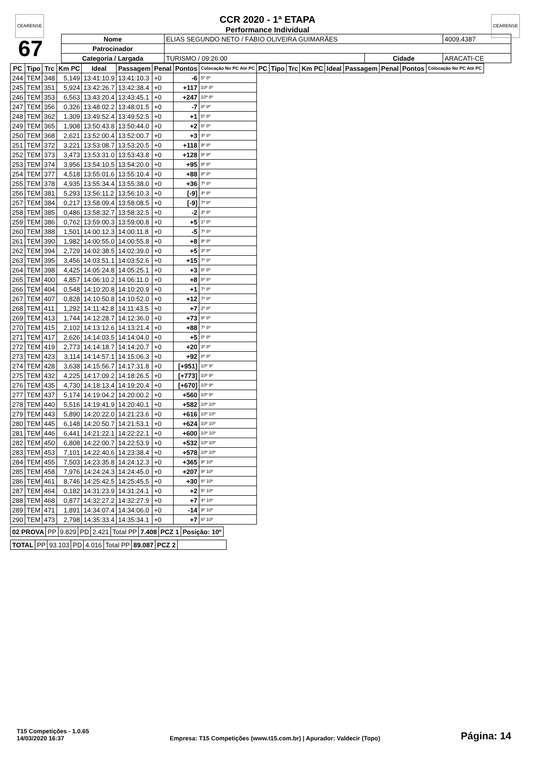CEARENSE CEARENSE
CCR 2020 - 1ª ETAPA
Performance Individual
| 67 | Nome | ELIAS SEGUNDO NETO / FÁBIO OLIVEIRA GUIMARÃES | | | 4009,4387 |
| | Patrocinador | | | | |
| | Categoria / Largada | TURISMO / 09:26:00 | Cidade | ARACATI-CE | |
| PC | Tipo | Trc | Km PC | Ideal | Passagem | Penal | Pontos | Colocação No PC Até PC | PC | Tipo | Trc | Km PC | Ideal | Passagem | Penal | Pontos | Colocação No PC Até PC |
| --- | --- | --- | --- | --- | --- | --- | --- | --- | --- | --- | --- | --- | --- | --- | --- | --- | --- |
| 244 | TEM | 348 | 5,149 | 13:41:10.9 | 13:41:10.3 | +0 | -6 | 5º 8º | | | | | | | | | |
| 245 | TEM | 351 | 5,924 | 13:42:26.7 | 13:42:38.4 | +0 | +117 | 10º 8º | | | | | | | | | |
| 246 | TEM | 353 | 6,563 | 13:43:20.4 | 13:43:45.1 | +0 | +247 | 10º 8º | | | | | | | | | |
| 247 | TEM | 356 | 0,326 | 13:48:02.2 | 13:48:01.5 | +0 | -7 | 8º 8º | | | | | | | | | |
| 248 | TEM | 362 | 1,309 | 13:49:52.4 | 13:49:52.5 | +0 | +1 | 5º 8º | | | | | | | | | |
| 249 | TEM | 365 | 1,908 | 13:50:43.8 | 13:50:44.0 | +0 | +2 | 6º 8º | | | | | | | | | |
| 250 | TEM | 368 | 2,621 | 13:52:00.4 | 13:52:00.7 | +0 | +3 | 4º 8º | | | | | | | | | |
| 251 | TEM | 372 | 3,221 | 13:53:08.7 | 13:53:20.5 | +0 | +118 | 9º 8º | | | | | | | | | |
| 252 | TEM | 373 | 3,473 | 13:53:31.0 | 13:53:43.8 | +0 | +128 | 9º 8º | | | | | | | | | |
| 253 | TEM | 374 | 3,956 | 13:54:10.5 | 13:54:20.0 | +0 | +95 | 9º 8º | | | | | | | | | |
| 254 | TEM | 377 | 4,518 | 13:55:01.6 | 13:55:10.4 | +0 | +88 | 8º 8º | | | | | | | | | |
| 255 | TEM | 378 | 4,935 | 13:55:34.4 | 13:55:38.0 | +0 | +36 | 7º 8º | | | | | | | | | |
| 256 | TEM | 381 | 5,293 | 13:56:11.2 | 13:56:10.3 | +0 | [-9] | 4º 8º | | | | | | | | | |
| 257 | TEM | 384 | 0,217 | 13:58:09.4 | 13:58:08.5 | +0 | [-9] | 7º 8º | | | | | | | | | |
| 258 | TEM | 385 | 0,486 | 13:58:32.7 | 13:58:32.5 | +0 | -2 | 3º 8º | | | | | | | | | |
| 259 | TEM | 386 | 0,762 | 13:59:00.3 | 13:59:00.8 | +0 | +5 | 1º 8º | | | | | | | | | |
| 260 | TEM | 388 | 1,501 | 14:00:12.3 | 14:00:11.8 | +0 | -5 | 7º 8º | | | | | | | | | |
| 261 | TEM | 390 | 1,982 | 14:00:55.0 | 14:00:55.8 | +0 | +8 | 9º 8º | | | | | | | | | |
| 262 | TEM | 394 | 2,729 | 14:02:38.5 | 14:02:39.0 | +0 | +5 | 3º 8º | | | | | | | | | |
| 263 | TEM | 395 | 3,456 | 14:03:51.1 | 14:03:52.6 | +0 | +15 | 7º 8º | | | | | | | | | |
| 264 | TEM | 398 | 4,425 | 14:05:24.8 | 14:05:25.1 | +0 | +3 | 6º 8º | | | | | | | | | |
| 265 | TEM | 400 | 4,857 | 14:06:10.2 | 14:06:11.0 | +0 | +8 | 8º 8º | | | | | | | | | |
| 266 | TEM | 404 | 0,548 | 14:10:20.8 | 14:10:20.9 | +0 | +1 | 7º 8º | | | | | | | | | |
| 267 | TEM | 407 | 0,828 | 14:10:50.8 | 14:10:52.0 | +0 | +12 | 7º 8º | | | | | | | | | |
| 268 | TEM | 411 | 1,292 | 14:11:42.8 | 14:11:43.5 | +0 | +7 | 2º 8º | | | | | | | | | |
| 269 | TEM | 413 | 1,744 | 14:12:28.7 | 14:12:36.0 | +0 | +73 | 9º 8º | | | | | | | | | |
| 270 | TEM | 415 | 2,102 | 14:13:12.6 | 14:13:21.4 | +0 | +88 | 7º 8º | | | | | | | | | |
| 271 | TEM | 417 | 2,626 | 14:14:03.5 | 14:14:04.0 | +0 | +5 | 5º 8º | | | | | | | | | |
| 272 | TEM | 419 | 2,773 | 14:14:18.7 | 14:14:20.7 | +0 | +20 | 3º 8º | | | | | | | | | |
| 273 | TEM | 423 | 3,114 | 14:14:57.1 | 14:15:06.3 | +0 | +92 | 8º 8º | | | | | | | | | |
| 274 | TEM | 428 | 3,638 | 14:15:56.7 | 14:17:31.8 | +0 | [+951] | 10º 9º | | | | | | | | | |
| 275 | TEM | 432 | 4,225 | 14:17:09.2 | 14:18:26.5 | +0 | [+773] | 10º 9º | | | | | | | | | |
| 276 | TEM | 435 | 4,730 | 14:18:13.4 | 14:19:20.4 | +0 | [+670] | 10º 9º | | | | | | | | | |
| 277 | TEM | 437 | 5,174 | 14:19:04.2 | 14:20:00.2 | +0 | +560 | 10º 9º | | | | | | | | | |
| 278 | TEM | 440 | 5,516 | 14:19:41.9 | 14:20:40.1 | +0 | +582 | 10º 10º | | | | | | | | | |
| 279 | TEM | 443 | 5,890 | 14:20:22.0 | 14:21:23.6 | +0 | +616 | 10º 10º | | | | | | | | | |
| 280 | TEM | 445 | 6,148 | 14:20:50.7 | 14:21:53.1 | +0 | +624 | 10º 10º | | | | | | | | | |
| 281 | TEM | 446 | 6,441 | 14:21:22.1 | 14:22:22.1 | +0 | +600 | 10º 10º | | | | | | | | | |
| 282 | TEM | 450 | 6,808 | 14:22:00.7 | 14:22:53.9 | +0 | +532 | 10º 10º | | | | | | | | | |
| 283 | TEM | 453 | 7,101 | 14:22:40.6 | 14:23:38.4 | +0 | +578 | 10º 10º | | | | | | | | | |
| 284 | TEM | 455 | 7,503 | 14:23:35.8 | 14:24:12.3 | +0 | +365 | 9º 10º | | | | | | | | | |
| 285 | TEM | 458 | 7,976 | 14:24:24.3 | 14:24:45.0 | +0 | +207 | 9º 10º | | | | | | | | | |
| 286 | TEM | 461 | 8,746 | 14:25:42.5 | 14:25:45.5 | +0 | +30 | 6º 10º | | | | | | | | | |
| 287 | TEM | 464 | 0,182 | 14:31:23.9 | 14:31:24.1 | +0 | +2 | 5º 10º | | | | | | | | | |
| 288 | TEM | 468 | 0,877 | 14:32:27.2 | 14:32:27.9 | +0 | +7 | 4º 10º | | | | | | | | | |
| 289 | TEM | 471 | 1,891 | 14:34:07.4 | 14:34:06.0 | +0 | -14 | 9º 10º | | | | | | | | | |
| 290 | TEM | 473 | 2,798 | 14:35:33.4 | 14:35:34.1 | +0 | +7 | 6º 10º | | | | | | | | | |
| 02 PROVA | PP | 9.829 | PD | 2.421 | Total PP | 7.408 | PCZ 1 | Posição: 10º |
| TOTAL | PP | 93.103 | PD | 4.016 | Total PP | 89.087 | PCZ 2 | |
T15 Competições - 1.0.65
14/03/2020 16:37
Empresa: T15 Competições (www.t15.com.br) | Apurador: Valdecir (Topo)
Página: 14